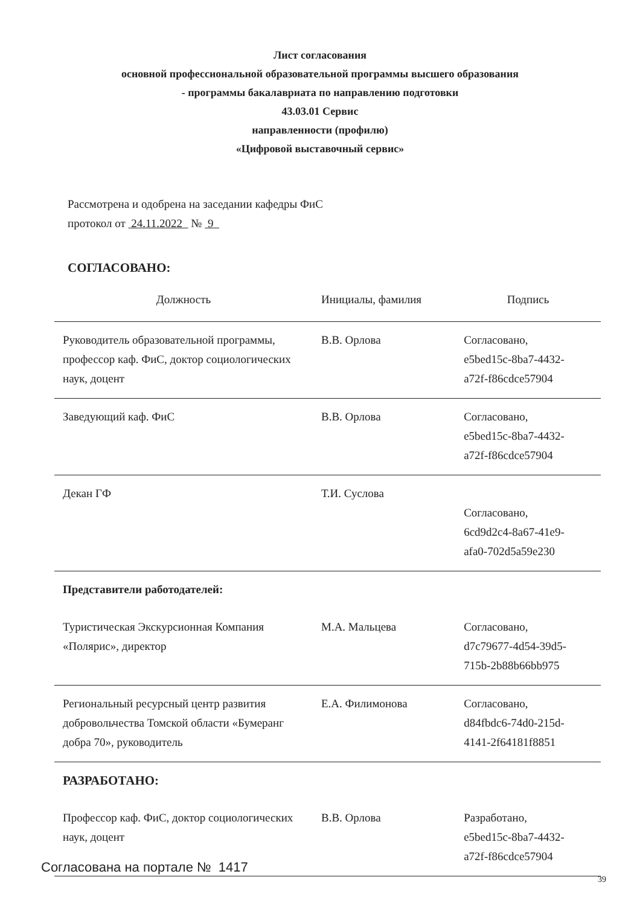Лист согласования
основной профессиональной образовательной программы высшего образования
- программы бакалавриата по направлению подготовки
43.03.01 Сервис
направленности (профилю)
«Цифровой выставочный сервис»
Рассмотрена и одобрена на заседании кафедры ФиС
протокол от 24.11.2022 № 9
СОГЛАСОВАНО:
| Должность | Инициалы, фамилия | Подпись |
| --- | --- | --- |
| Руководитель образовательной программы, профессор каф. ФиС, доктор социологических наук, доцент | В.В. Орлова | Согласовано, e5bed15c-8ba7-4432- a72f-f86cdce57904 |
| Заведующий каф. ФиС | В.В. Орлова | Согласовано, e5bed15c-8ba7-4432- a72f-f86cdce57904 |
| Декан ГФ | Т.И. Суслова | Согласовано, 6cd9d2c4-8a67-41e9- afa0-702d5a59e230 |
| Представители работодателей: | | |
| Туристическая Экскурсионная Компания «Полярис», директор | М.А. Мальцева | Согласовано, d7c79677-4d54-39d5- 715b-2b88b66bb975 |
| Региональный ресурсный центр развития добровольчества Томской области «Бумеранг добра 70», руководитель | Е.А. Филимонова | Согласовано, d84fbdc6-74d0-215d- 4141-2f64181f8851 |
| РАЗРАБОТАНО: | | |
| Профессор каф. ФиС, доктор социологических наук, доцент | В.В. Орлова | Разработано, e5bed15c-8ba7-4432- a72f-f86cdce57904 |
Согласована на портале № 1417
39